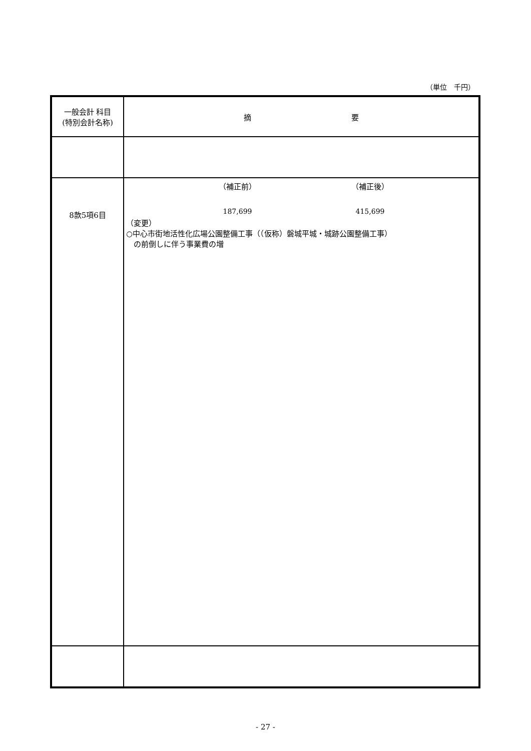（単位　千円）
| 一般会計 科目 (特別会計名称) | 摘 要 |
| --- | --- |
| 8款5項6目 | （補正前） （補正後） 187,699 415,699 （変更） ○中心市街地活性化広場公園整備工事（（仮称）磐城平城・城跡公園整備工事） の前倒しに伴う事業費の増 |
- 27 -